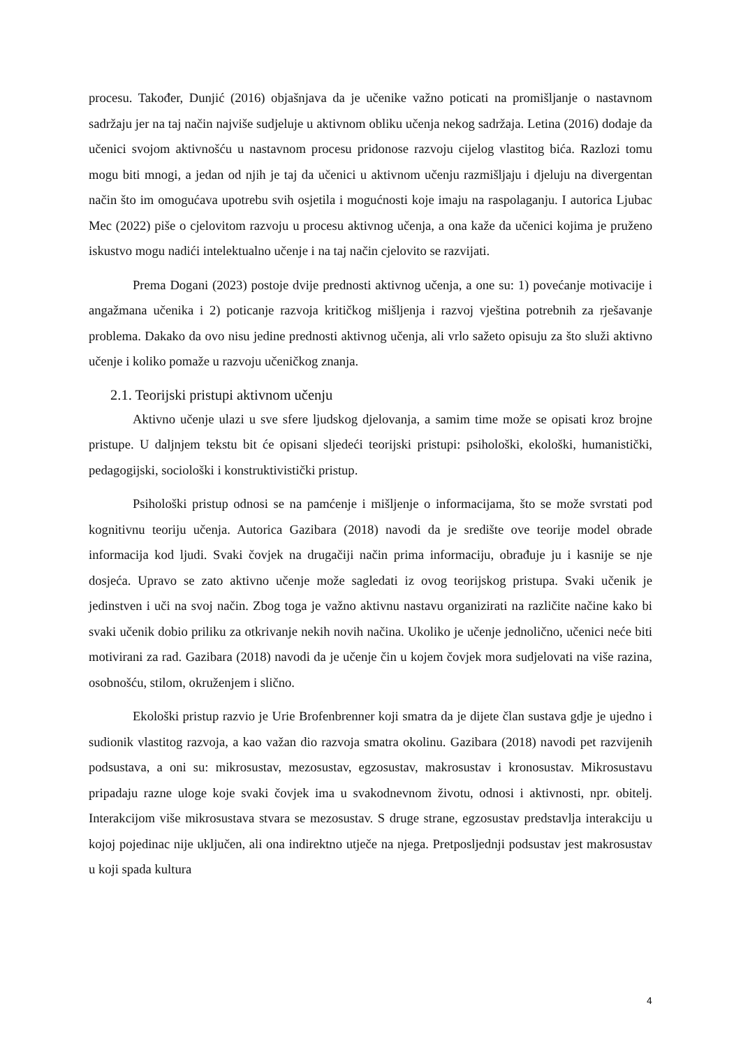procesu. Također, Dunjić (2016) objašnjava da je učenike važno poticati na promišljanje o nastavnom sadržaju jer na taj način najviše sudjeluje u aktivnom obliku učenja nekog sadržaja. Letina (2016) dodaje da učenici svojom aktivnošću u nastavnom procesu pridonose razvoju cijelog vlastitog bića. Razlozi tomu mogu biti mnogi, a jedan od njih je taj da učenici u aktivnom učenju razmišljaju i djeluju na divergentan način što im omogućava upotrebu svih osjetila i mogućnosti koje imaju na raspolaganju. I autorica Ljubac Mec (2022) piše o cjelovitom razvoju u procesu aktivnog učenja, a ona kaže da učenici kojima je pruženo iskustvo mogu nadići intelektualno učenje i na taj način cjelovito se razvijati.
Prema Dogani (2023) postoje dvije prednosti aktivnog učenja, a one su: 1) povećanje motivacije i angažmana učenika i 2) poticanje razvoja kritičkog mišljenja i razvoj vještina potrebnih za rješavanje problema. Dakako da ovo nisu jedine prednosti aktivnog učenja, ali vrlo sažeto opisuju za što služi aktivno učenje i koliko pomaže u razvoju učeničkog znanja.
2.1. Teorijski pristupi aktivnom učenju
Aktivno učenje ulazi u sve sfere ljudskog djelovanja, a samim time može se opisati kroz brojne pristupe. U daljnjem tekstu bit će opisani sljedeći teorijski pristupi: psihološki, ekološki, humanistički, pedagogijski, sociološki i konstruktivistički pristup.
Psihološki pristup odnosi se na pamćenje i mišljenje o informacijama, što se može svrstati pod kognitivnu teoriju učenja. Autorica Gazibara (2018) navodi da je središte ove teorije model obrade informacija kod ljudi. Svaki čovjek na drugačiji način prima informaciju, obrađuje ju i kasnije se nje dosjeća. Upravo se zato aktivno učenje može sagledati iz ovog teorijskog pristupa. Svaki učenik je jedinstven i uči na svoj način. Zbog toga je važno aktivnu nastavu organizirati na različite načine kako bi svaki učenik dobio priliku za otkrivanje nekih novih načina. Ukoliko je učenje jednolično, učenici neće biti motivirani za rad. Gazibara (2018) navodi da je učenje čin u kojem čovjek mora sudjelovati na više razina, osobnošću, stilom, okruženjem i slično.
Ekološki pristup razvio je Urie Brofenbrenner koji smatra da je dijete član sustava gdje je ujedno i sudionik vlastitog razvoja, a kao važan dio razvoja smatra okolinu. Gazibara (2018) navodi pet razvijenih podsustava, a oni su: mikrosustav, mezosustav, egzosustav, makrosustav i kronosustav. Mikrosustavu pripadaju razne uloge koje svaki čovjek ima u svakodnevnom životu, odnosi i aktivnosti, npr. obitelj. Interakcijom više mikrosustava stvara se mezosustav. S druge strane, egzosustav predstavlja interakciju u kojoj pojedinac nije uključen, ali ona indirektno utječe na njega. Pretposljednji podsustav jest makrosustav u koji spada kultura
4